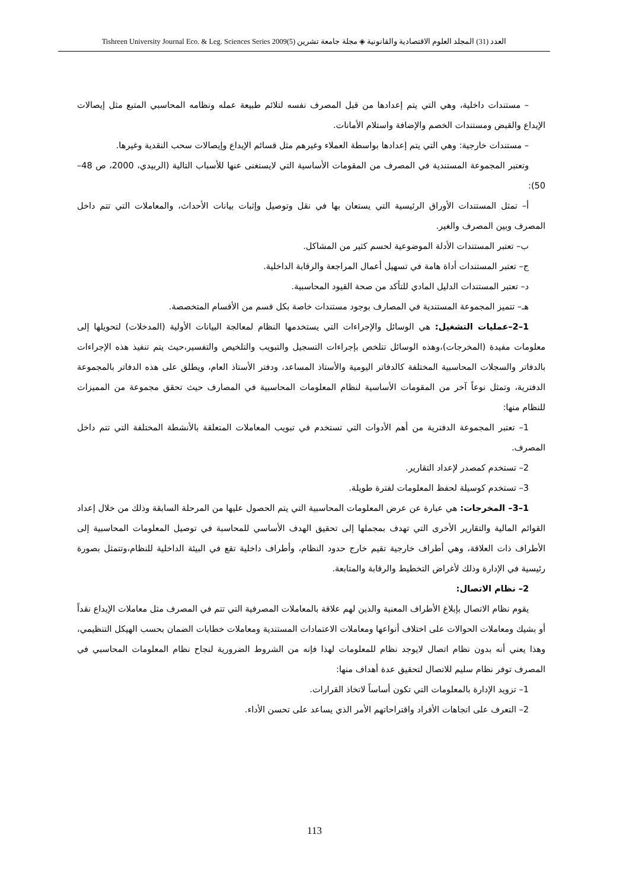Tishreen University Journal Eco. & Leg. Sciences Series 2009(5) العدد (31) المجلد العلوم الاقتصادية والقانونية ◈ مجلة جامعة تشرين
– مستندات داخلية، وهي التي يتم إعدادها من قبل المصرف نفسه لتلائم طبيعة عمله ونظامه المحاسبي المتبع مثل إيصالات الإيداع والقبض ومستندات الخصم والإضافة واستلام الأمانات.
– مستندات خارجية: وهي التي يتم إعدادها بواسطة العملاء وغيرهم مثل قسائم الإيداع وإيصالات سحب النقدية وغيرها.
وتعتبر المجموعة المستندية في المصرف من المقومات الأساسية التي لايستغنى عنها للأسباب التالية (الربيدي، 2000، ص 48–50):
أ– تمثل المستندات الأوراق الرئيسية التي يستعان بها في نقل وتوصيل وإثبات بيانات الأحداث، والمعاملات التي تتم داخل المصرف وبين المصرف والغير.
ب– تعتبر المستندات الأدلة الموضوعية لحسم كثير من المشاكل.
ج– تعتبر المستندات أداة هامة في تسهيل أعمال المراجعة والرقابة الداخلية.
د– تعتبر المستندات الدليل المادي للتأكد من صحة القيود المحاسبية.
هـ– تتميز المجموعة المستندية في المصارف بوجود مستندات خاصة بكل قسم من الأقسام المتخصصة.
1–2–عمليات التشغيل: هي الوسائل والإجراءات التي يستخدمها النظام لمعالجة البيانات الأولية (المدخلات) لتحويلها إلى معلومات مفيدة (المخرجات)،وهذه الوسائل تتلخص بإجراءات التسجيل والتبويب والتلخيص والتفسير،حيث يتم تنفيذ هذه الإجراءات بالدفاتر والسجلات المحاسبية المختلفة كالدفاتر اليومية والأستاذ المساعد، ودفتر الأستاذ العام، ويطلق على هذه الدفاتر بالمجموعة الدفترية، وتمثل نوعاً آخر من المقومات الأساسية لنظام المعلومات المحاسبية في المصارف حيث تحقق مجموعة من المميزات للنظام منها:
1– تعتبر المجموعة الدفترية من أهم الأدوات التي تستخدم في تبويب المعاملات المتعلقة بالأنشطة المختلفة التي تتم داخل المصرف.
2– تستخدم كمصدر لإعداد التقارير.
3– تستخدم كوسيلة لحفظ المعلومات لفترة طويلة.
1–3– المخرجات: هي عبارة عن عرض المعلومات المحاسبية التي يتم الحصول عليها من المرحلة السابقة وذلك من خلال إعداد القوائم المالية والتقارير الأخرى التي تهدف بمجملها إلى تحقيق الهدف الأساسي للمحاسبة في توصيل المعلومات المحاسبية إلى الأطراف ذات العلاقة، وهي أطراف خارجية تقيم خارج حدود النظام، وأطراف داخلية تقع في البيئة الداخلية للنظام،وتتمثل بصورة رئيسية في الإدارة وذلك لأغراض التخطيط والرقابة والمتابعة.
2– نظام الاتصال:
يقوم نظام الاتصال بإبلاغ الأطراف المعنية والذين لهم علاقة بالمعاملات المصرفية التي تتم في المصرف مثل معاملات الإيداع نقداً أو بشيك ومعاملات الحوالات على اختلاف أنواعها ومعاملات الاعتمادات المستندية ومعاملات خطابات الضمان بحسب الهيكل التنظيمي، وهذا يعني أنه بدون نظام اتصال لايوجد نظام للمعلومات لهذا فإنه من الشروط الضرورية لنجاح نظام المعلومات المحاسبي في المصرف توفر نظام سليم للاتصال لتحقيق عدة أهداف منها:
1– تزويد الإدارة بالمعلومات التي تكون أساساً لاتخاذ القرارات.
2– التعرف على اتجاهات الأفراد واقتراحاتهم الأمر الذي يساعد على تحسن الأداء.
113